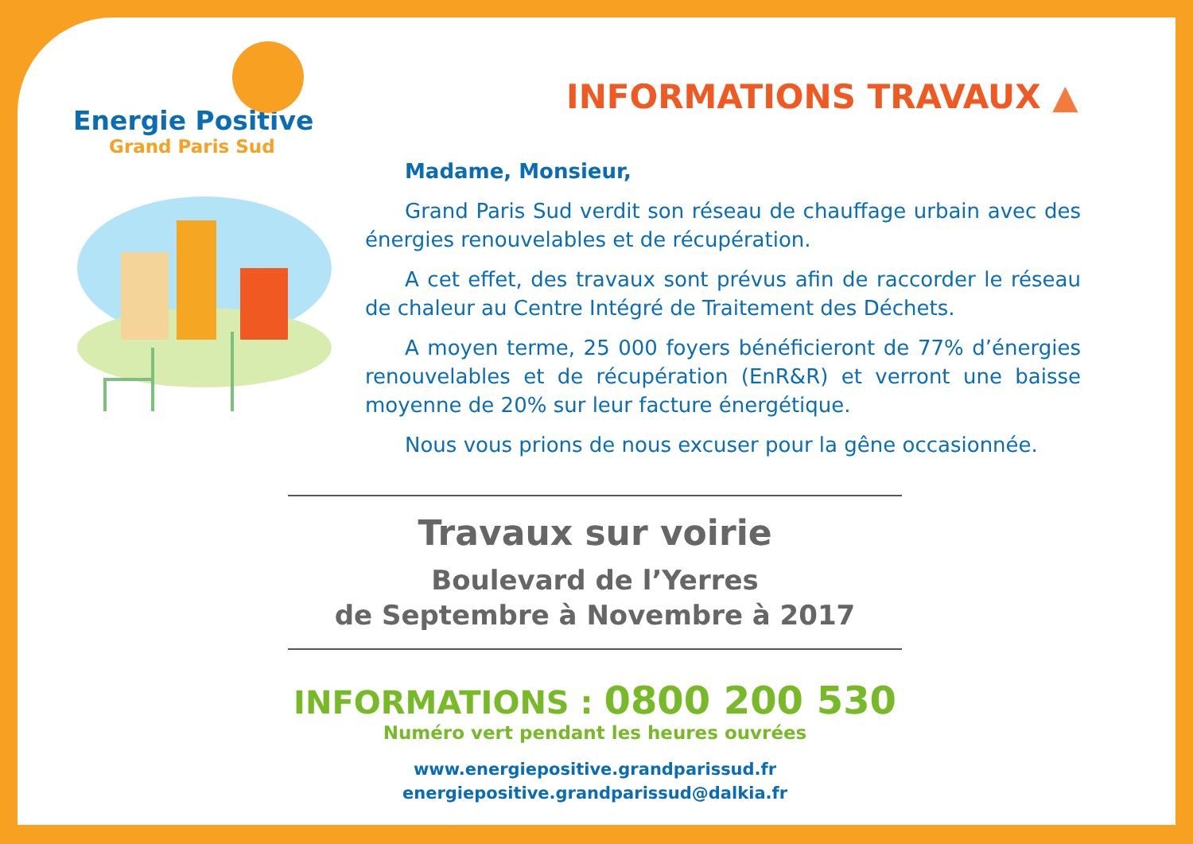Energie Positive
Grand Paris Sud
INFORMATIONS TRAVAUX ▲
Madame, Monsieur,
Grand Paris Sud verdit son réseau de chauffage urbain avec des énergies renouvelables et de récupération.
A cet effet, des travaux sont prévus afin de raccorder le réseau de chaleur au Centre Intégré de Traitement des Déchets.
A moyen terme, 25 000 foyers bénéficieront de 77% d’énergies renouvelables et de récupération (EnR&R) et verront une baisse moyenne de 20% sur leur facture énergétique.
Nous vous prions de nous excuser pour la gêne occasionnée.
Travaux sur voirie
Boulevard de l’Yerres
de Septembre à Novembre à 2017
INFORMATIONS : 0800 200 530
Numéro vert pendant les heures ouvrées
www.energiepositive.grandparissud.fr
energiepositive.grandparissud@dalkia.fr